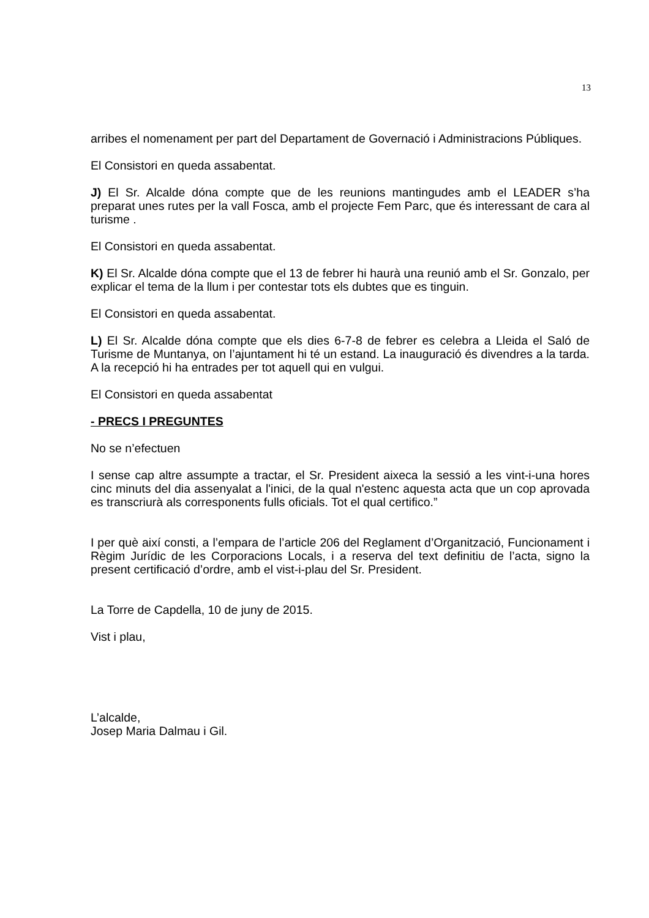13
arribes el nomenament per part del Departament de Governació i Administracions Públiques.
El Consistori en queda assabentat.
J) El Sr. Alcalde dóna compte que de les reunions mantingudes amb el LEADER s’ha preparat unes rutes per la vall Fosca, amb el projecte Fem Parc, que és interessant de cara al turisme .
El Consistori en queda assabentat.
K) El Sr. Alcalde dóna compte que el 13 de febrer hi haurà una reunió amb el Sr. Gonzalo, per explicar el tema de la llum i per contestar tots els dubtes que es tinguin.
El Consistori en queda assabentat.
L) El Sr. Alcalde dóna compte que els dies 6-7-8 de febrer es celebra a Lleida el Saló de Turisme de Muntanya, on l’ajuntament hi té un estand. La inauguració és divendres a la tarda. A la recepció hi ha entrades per tot aquell qui en vulgui.
El Consistori en queda assabentat
- PRECS I PREGUNTES
No se n’efectuen
I sense cap altre assumpte a tractar, el Sr. President aixeca la sessió a les vint-i-una hores cinc minuts del dia assenyalat a l'inici, de la qual n'estenc aquesta acta que un cop aprovada es transcriurà als corresponents fulls oficials. Tot el qual certifico.”
I per què així consti, a l’empara de l’article 206 del Reglament d’Organització, Funcionament i Règim Jurídic de les Corporacions Locals, i a reserva del text definitiu de l’acta, signo la present certificació d’ordre, amb el vist-i-plau del Sr. President.
La Torre de Capdella, 10 de juny de 2015.
Vist i plau,
L’alcalde,
Josep Maria Dalmau i Gil.